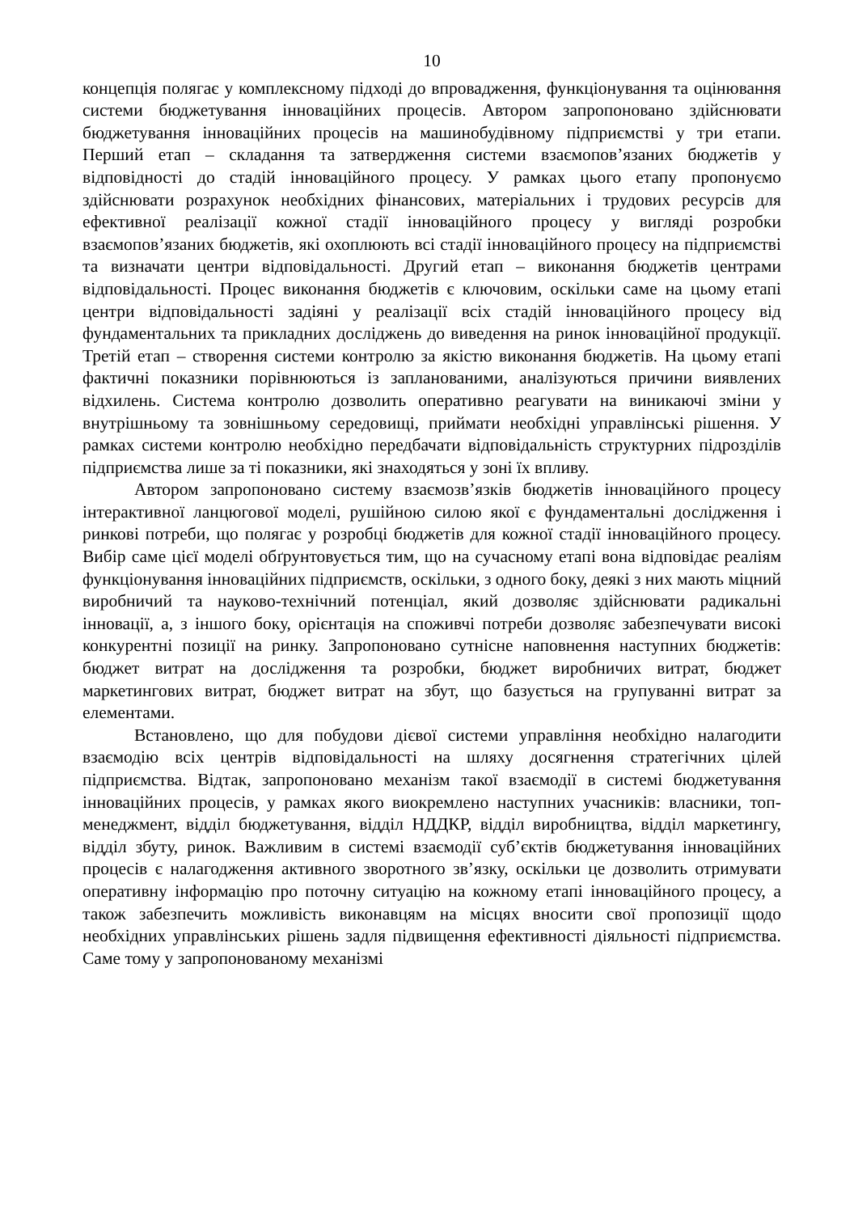10
концепція полягає у комплексному підході до впровадження, функціонування та оцінювання системи бюджетування інноваційних процесів. Автором запропоновано здійснювати бюджетування інноваційних процесів на машинобудівному підприємстві у три етапи. Перший етап – складання та затвердження системи взаємопов’язаних бюджетів у відповідності до стадій інноваційного процесу. У рамках цього етапу пропонуємо здійснювати розрахунок необхідних фінансових, матеріальних і трудових ресурсів для ефективної реалізації кожної стадії інноваційного процесу у вигляді розробки взаємопов’язаних бюджетів, які охоплюють всі стадії інноваційного процесу на підприємстві та визначати центри відповідальності. Другий етап – виконання бюджетів центрами відповідальності. Процес виконання бюджетів є ключовим, оскільки саме на цьому етапі центри відповідальності задіяні у реалізації всіх стадій інноваційного процесу від фундаментальних та прикладних досліджень до виведення на ринок інноваційної продукції. Третій етап – створення системи контролю за якістю виконання бюджетів. На цьому етапі фактичні показники порівнюються із запланованими, аналізуються причини виявлених відхилень. Система контролю дозволить оперативно реагувати на виникаючі зміни у внутрішньому та зовнішньому середовищі, приймати необхідні управлінські рішення. У рамках системи контролю необхідно передбачати відповідальність структурних підрозділів підприємства лише за ті показники, які знаходяться у зоні їх впливу.
Автором запропоновано систему взаємозв’язків бюджетів інноваційного процесу інтерактивної ланцюгової моделі, рушійною силою якої є фундаментальні дослідження і ринкові потреби, що полягає у розробці бюджетів для кожної стадії інноваційного процесу. Вибір саме цієї моделі обґрунтовується тим, що на сучасному етапі вона відповідає реаліям функціонування інноваційних підприємств, оскільки, з одного боку, деякі з них мають міцний виробничий та науково-технічний потенціал, який дозволяє здійснювати радикальні інновації, а, з іншого боку, орієнтація на споживчі потреби дозволяє забезпечувати високі конкурентні позиції на ринку. Запропоновано сутнісне наповнення наступних бюджетів: бюджет витрат на дослідження та розробки, бюджет виробничих витрат, бюджет маркетингових витрат, бюджет витрат на збут, що базується на групуванні витрат за елементами.
Встановлено, що для побудови дієвої системи управління необхідно налагодити взаємодію всіх центрів відповідальності на шляху досягнення стратегічних цілей підприємства. Відтак, запропоновано механізм такої взаємодії в системі бюджетування інноваційних процесів, у рамках якого виокремлено наступних учасників: власники, топ-менеджмент, відділ бюджетування, відділ НДДКР, відділ виробництва, відділ маркетингу, відділ збуту, ринок. Важливим в системі взаємодії суб’єктів бюджетування інноваційних процесів є налагодження активного зворотного зв’язку, оскільки це дозволить отримувати оперативну інформацію про поточну ситуацію на кожному етапі інноваційного процесу, а також забезпечить можливість виконавцям на місцях вносити свої пропозиції щодо необхідних управлінських рішень задля підвищення ефективності діяльності підприємства. Саме тому у запропонованому механізмі